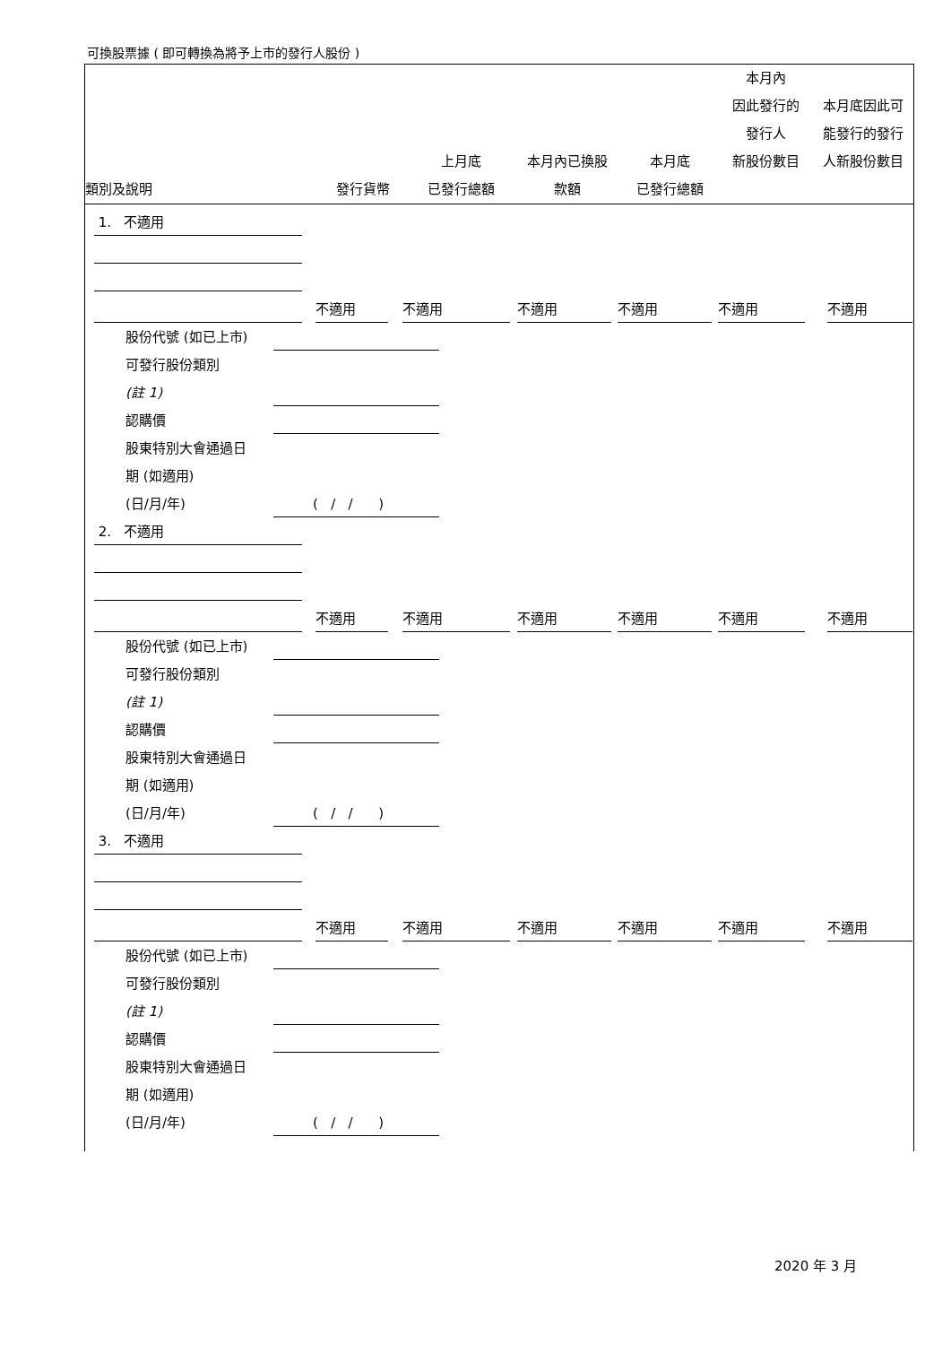可換股票據 ( 即可轉換為將予上市的發行人股份 )
| 類別及說明 | 發行貨幣 | 上月底 已發行總額 | 本月內已換股 款額 | 本月底 已發行總額 | 本月內 因此發行的 發行人 新股份數目 | 本月底因此可 能發行的發行 人新股份數目 |
| --- | --- | --- | --- | --- | --- | --- |
1. 不適用
不適用
不適用
不適用
不適用
不適用
不適用
股份代號 (如已上市)
可發行股份類別
(註 1)
認購價
股東特別大會通過日
期 (如適用)
(日/月/年)
( / / )
2. 不適用
不適用
不適用
不適用
不適用
不適用
不適用
股份代號 (如已上市)
可發行股份類別
(註 1)
認購價
股東特別大會通過日
期 (如適用)
(日/月/年)
( / / )
3. 不適用
不適用
不適用
不適用
不適用
不適用
不適用
股份代號 (如已上市)
可發行股份類別
(註 1)
認購價
股東特別大會通過日
期 (如適用)
(日/月/年)
( / / )
2020 年 3 月